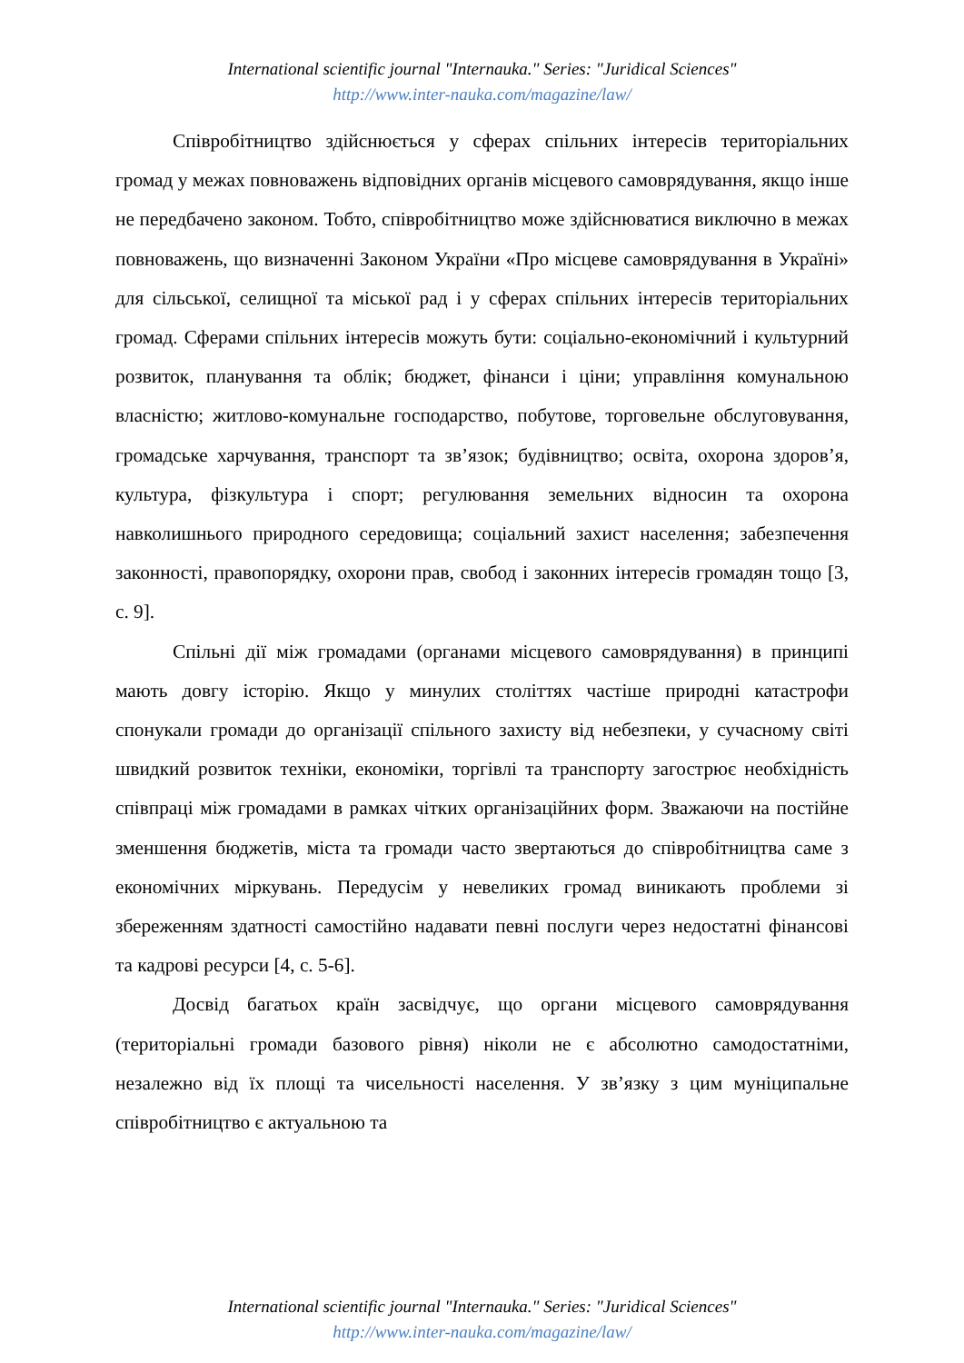International scientific journal "Internauka." Series: "Juridical Sciences"
http://www.inter-nauka.com/magazine/law/
Співробітництво здійснюється у сферах спільних інтересів територіальних громад у межах повноважень відповідних органів місцевого самоврядування, якщо інше не передбачено законом. Тобто, співробітництво може здійснюватися виключно в межах повноважень, що визначенні Законом України «Про місцеве самоврядування в Україні» для сільської, селищної та міської рад і у сферах спільних інтересів територіальних громад. Сферами спільних інтересів можуть бути: соціально-економічний і культурний розвиток, планування та облік; бюджет, фінанси і ціни; управління комунальною власністю; житлово-комунальне господарство, побутове, торговельне обслуговування, громадське харчування, транспорт та зв’язок; будівництво; освіта, охорона здоров’я, культура, фізкультура і спорт; регулювання земельних відносин та охорона навколишнього природного середовища; соціальний захист населення; забезпечення законності, правопорядку, охорони прав, свобод і законних інтересів громадян тощо [3, с. 9].
Спільні дії між громадами (органами місцевого самоврядування) в принципі мають довгу історію. Якщо у минулих століттях частіше природні катастрофи спонукали громади до організації спільного захисту від небезпеки, у сучасному світі швидкий розвиток техніки, економіки, торгівлі та транспорту загострює необхідність співпраці між громадами в рамках чітких організаційних форм. Зважаючи на постійне зменшення бюджетів, міста та громади часто звертаються до співробітництва саме з економічних міркувань. Передусім у невеликих громад виникають проблеми зі збереженням здатності самостійно надавати певні послуги через недостатні фінансові та кадрові ресурси [4, с. 5-6].
Досвід багатьох країн засвідчує, що органи місцевого самоврядування (територіальні громади базового рівня) ніколи не є абсолютно самодостатніми, незалежно від їх площі та чисельності населення. У зв’язку з цим муніципальне співробітництво є актуальною та
International scientific journal "Internauka." Series: "Juridical Sciences"
http://www.inter-nauka.com/magazine/law/